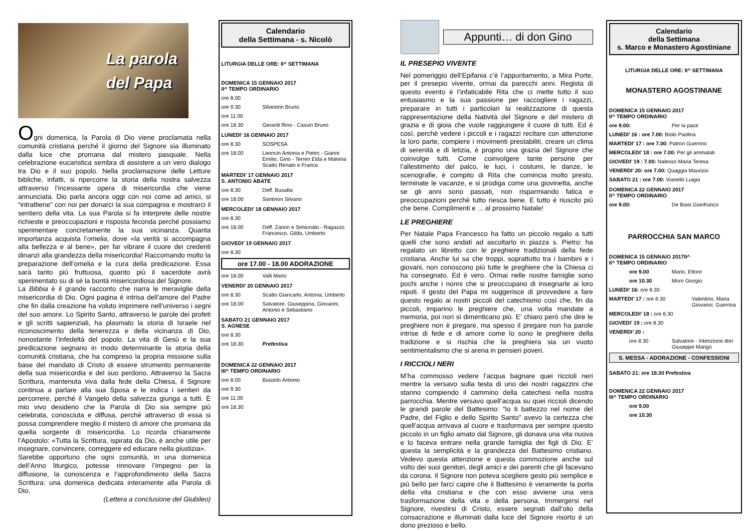La parola
del Papa
Ogni domenica, la Parola di Dio viene proclamata nella comunità cristiana perché il giorno del Signore sia illuminato dalla luce che promana dal mistero pasquale. Nella celebrazione eucaristica sembra di assistere a un vero dialogo tra Dio e il suo popolo. Nella proclamazione delle Letture bibliche, infatti, si ripercorre la storia della nostra salvezza attraverso l’incessante opera di misericordia che viene annunciata. Dio parla ancora oggi con noi come ad amici, si “intrattiene” con noi per donarci la sua compagnia e mostrarci il sentiero della vita. La sua Parola si fa interprete delle nostre richieste e preoccupazioni e risposta feconda perché possiamo sperimentare concretamente la sua vicinanza. Quanta importanza acquista l’omelia, dove «la verità si accompagna alla bellezza e al bene», per far vibrare il cuore dei credenti dinanzi alla grandezza della misericordia! Raccomando molto la preparazione dell’omelia e la cura della predicazione. Essa sarà tanto più fruttuosa, quanto più il sacerdote avrà sperimentato su di sé la bontà misericordiosa del Signore.
La Bibbia è il grande racconto che narra le meraviglie della misericordia di Dio. Ogni pagina è intrisa dell’amore del Padre che fin dalla creazione ha voluto imprimere nell’universo i segni del suo amore. Lo Spirito Santo, attraverso le parole dei profeti e gli scritti sapienziali, ha plasmato la storia di Israele nel riconoscimento della tenerezza e della vicinanza di Dio, nonostante l’infedeltà del popolo. La vita di Gesù e la sua predicazione segnano in modo determinante la storia della comunità cristiana, che ha compreso la propria missione sulla base del mandato di Cristo di essere strumento permanente della sua misericordia e del suo perdono. Attraverso la Sacra Scrittura, mantenuta viva dalla fede della Chiesa, il Signore continua a parlare alla sua Sposa e le indica i sentieri da percorrere, perché il Vangelo della salvezza giunga a tutti. È mio vivo desiderio che la Parola di Dio sia sempre più celebrata, conosciuta e diffusa, perché attraverso di essa si possa comprendere meglio il mistero di amore che promana da quella sorgente di misericordia. Lo ricorda chiaramente l’Apostolo: «Tutta la Scrittura, ispirata da Dio, è anche utile per insegnare, convincere, correggere ed educare nella giustizia».
Sarebbe opportuno che ogni comunità, in una domenica dell’Anno liturgico, potesse rinnovare l’impegno per la diffusione, la conoscenza e l’approfondimento della Sacra Scrittura: una domenica dedicata interamente alla Parola di Dio.
(Lettera a conclusione del Giubileo)
Calendario
della Settimana - s. Nicolò
LITURGIA DELLE ORE: II^ SETTIMANA
DOMENICA 15 GENNAIO 2017
II^ TEMPO ORDINARIO
ore 8.00
ore 9.30 Silvestrin Bruno
ore 11.00
ore 18.30 Gerardi Rino - Cassin Bruno
LUNEDI’ 16 GENNAIO 2017
ore 8.30 SOSPESA
ore 18.00 Leoncin Antonia e Pietro - Gianni Emilio, Gino - Terren Elda e Malvina Scatto Renato e Franca
MARTEDI’ 17 GENNAIO 2017
S. ANTONIO ABATE
ore 8.30 Deff. Busatta
ore 18.00 Santinon Silvano
MERCOLEDI’ 18 GENNAIO 2017
ore 8.30
ore 18.00 Deff. Zanon e Simionato - Ragazzo Francesco, Gilda, Umberto
GIOVEDI’ 19 GENNAIO 2017
ore 8.30
ore 17.00 - 18.00 ADORAZIONE
ore 18.00 Valli Mario
VENERDI’ 20 GENNAIO 2017
ore 8.30 Scatto Giancarlo, Antonia, Umberto
ore 18.00 Salvatore, Giuseppina, Giovanni, Antonio e Sebastiano
SABATO 21 GENNAIO 2017
S. AGNESE
ore 8.30
ore 18.30 Prefestiva
DOMENICA 22 GENNAIO 2017
III^ TEMPO ORDINARIO
ore 8.00 Biasiolo Antonio
ore 9.30
ore 11.00
ore 18.30
Appunti… di don Gino
IL PRESEPIO VIVENTE
Nel pomeriggio dell’Epifania c’è l’appuntamento, a Mira Porte, per il presepio vivente, ormai da parecchi anni. Regista di questo evento è l’infaticabile Rita che ci mette tutto il suo entusiasmo e la sua passione per raccogliere i ragazzi, preparare in tutti i particolari la realizzazione di questa rappresentazione della Natività del Signore e del mistero di grazia e di gioia che vuole raggiungere il cuore di tutti. Ed è così, perchè vedere i piccoli e i ragazzi recitare con attenzione la loro parte, compiere i movimenti prestabiliti, creare un clima di serenità e di letizia, è proprio una grazia del Signore che coinvolge tutti. Come coinvolgere tante persone per l’allestimento del palco, le luci, i costumi, le danze, le scenografie, è compito di Rita che comincia molto presto, terminate le vacanze, e si prodiga come una giovinetta, anche se gli anni sono passati, non risparmiando fatica e preoccupazioni perchè tutto riesca bene. E tutto è riuscito più che bene. Complimenti e ... al prossimo Natale!
LE PREGHIERE
Per Natale Papa Francesco ha fatto un piccolo regalo a tutti quelli che sono andati ad ascoltarlo in piazza s. Pietro: ha regalato un libretto con le preghiere tradizionali della fede cristiana. Anche lui sa che troppi, soprattutto tra i bambini e i giovani, non conoscono più tutte le preghiere che la Chiesa ci ha consegnato. Ed è vero. Ormai nelle nostre famiglie sono pochi anche i nonni che si preoccupano di insegnarle ai loro nipoti. Il gesto del Papa mi suggerisce di provvedere a fare questo regalo ai nostri piccoli del catechismo così che, fin da piccoli, imparino le preghiere che, una volta mandate a memoria, poi non si dimenticano più. E’ chiaro però che dire le preghiere non è pregare, ma spesso il pregare non ha parole intrise di fede e di amore come lo sono le preghiere della tradizione e si rischia che la preghiera sia un vuoto sentimentalismo che si arena in pensieri poveri.
I RICCIOLI NERI
M’ha commosso vedere l’acqua bagnare quei riccioli neri mentre la versavo sulla testa di uno dei nostri ragazzini che stanno compiendo il cammino della catechesi nella nostra parrocchia. Mentre versavo quell’acqua su quei riccioli dicendo le grandi parole del Battesimo: “Io ti battezzo nel nome del Padre, del Figlio e dello Spirito Santo” avevo la certezza che quell’acqua arrivava al cuore e trasformava per sempre questo piccolo in un figlio amato dal Signore, gli donava una vita nuova e lo faceva entrare nella grande famiglia dei figli di Dio. E’ questa la semplicità e la grandezza del Battesimo cristiano. Vedevo questa attenzione e questa commozione anche sul volto dei suoi genitori, degli amici e dei parenti che gli facevano da corona. Il Signore non poteva scegliere gesto più semplice e più bello per farci capire che il Battesimo è veramente la porta della vita cristiana e che con esso avviene una vera trasformazione della vita e della persona. Immergersi nel Signore, rivestirsi di Cristo, essere segnati dall’olio della consacrazione e illuminati dalla luce del Signore risorto è un dono prezioso e bello.
Calendario
della Settimana
s. Marco e Monastero Agostiniane
LITURGIA DELLE ORE: II^ SETTIMANA
MONASTERO AGOSTINIANE
DOMENICA 15 GENNAIO 2017
II^ TEMPO ORDINARIO
ore 9.00: Per la pace
LUNEDI’ 16 : ore 7.00: Biolo Paolina
MARTEDI’ 17 : ore 7.00: Patron Guerrino
MERCOLEDI’ 18 : ore 7.00: Per gli ammalati
GIOVEDI’ 19 : 7.00: Nalesso Maria Teresa
VENERDI’ 20: ore 7.00: Quaggia Maurizio
SABATO 21 : ore 7.00: Vianello Luigia
DOMENICA 22 GENNAIO 2017
II^ TEMPO ORDINARIO
ore 9.00: De Biasi Gianfranco
PARROCCHIA SAN MARCO
DOMENICA 15 GENNAIO 2017II^
II^ TEMPO ORDINARIO
ore 9.00 Mario, Ettore
ore 10.30 Moro Giorgio
LUNEDI’ 16: ore 8.30
MARTEDI’ 17 : ore 8.30 Valentino, Maria Giovanni, Guerrina
MERCOLEDI’ 18 : ore 8.30
GIOVEDI’ 19 : ore 8.30
VENERDI’ 20 :
ore 8.30 Salvatore - Intenzione don Giuseppe Marigo
S. MESSA - ADORAZIONE - CONFESSIONI
SABATO 21: ore 18.30 Prefestiva
DOMENICA 22 GENNAIO 2017
III^ TEMPO ORDINARIO
ore 9.00
ore 10.30